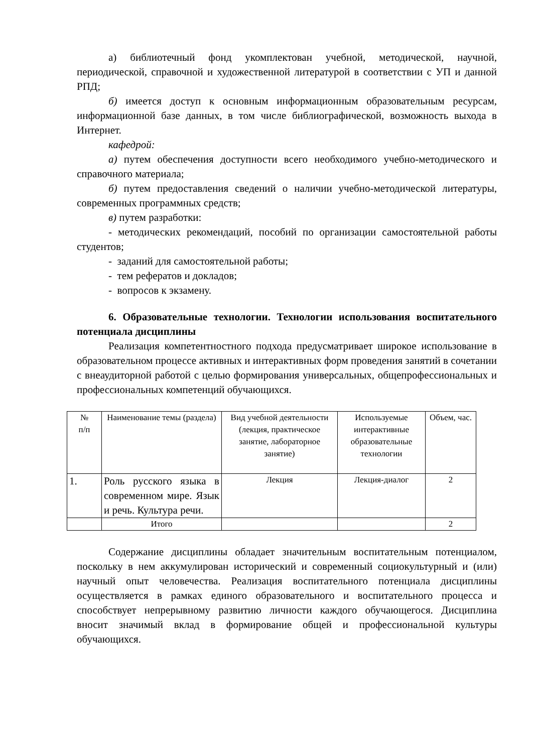а) библиотечный фонд укомплектован учебной, методической, научной, периодической, справочной и художественной литературой в соответствии с УП и данной РПД;
б) имеется доступ к основным информационным образовательным ресурсам, информационной базе данных, в том числе библиографической, возможность выхода в Интернет.
кафедрой:
а) путем обеспечения доступности всего необходимого учебно-методического и справочного материала;
б) путем предоставления сведений о наличии учебно-методической литературы, современных программных средств;
в) путем разработки:
- методических рекомендаций, пособий по организации самостоятельной работы студентов;
- заданий для самостоятельной работы;
- тем рефератов и докладов;
- вопросов к экзамену.
6. Образовательные технологии. Технологии использования воспитательного потенциала дисциплины
Реализация компетентностного подхода предусматривает широкое использование в образовательном процессе активных и интерактивных форм проведения занятий в сочетании с внеаудиторной работой с целью формирования универсальных, общепрофессиональных и профессиональных компетенций обучающихся.
| № п/п | Наименование темы (раздела) | Вид учебной деятельности (лекция, практическое занятие, лабораторное занятие) | Используемые интерактивные образовательные технологии | Объем, час. |
| --- | --- | --- | --- | --- |
| 1. | Роль русского языка в современном мире. Язык и речь. Культура речи. | Лекция | Лекция-диалог | 2 |
| | Итого | | | 2 |
Содержание дисциплины обладает значительным воспитательным потенциалом, поскольку в нем аккумулирован исторический и современный социокультурный и (или) научный опыт человечества. Реализация воспитательного потенциала дисциплины осуществляется в рамках единого образовательного и воспитательного процесса и способствует непрерывному развитию личности каждого обучающегося. Дисциплина вносит значимый вклад в формирование общей и профессиональной культуры обучающихся.